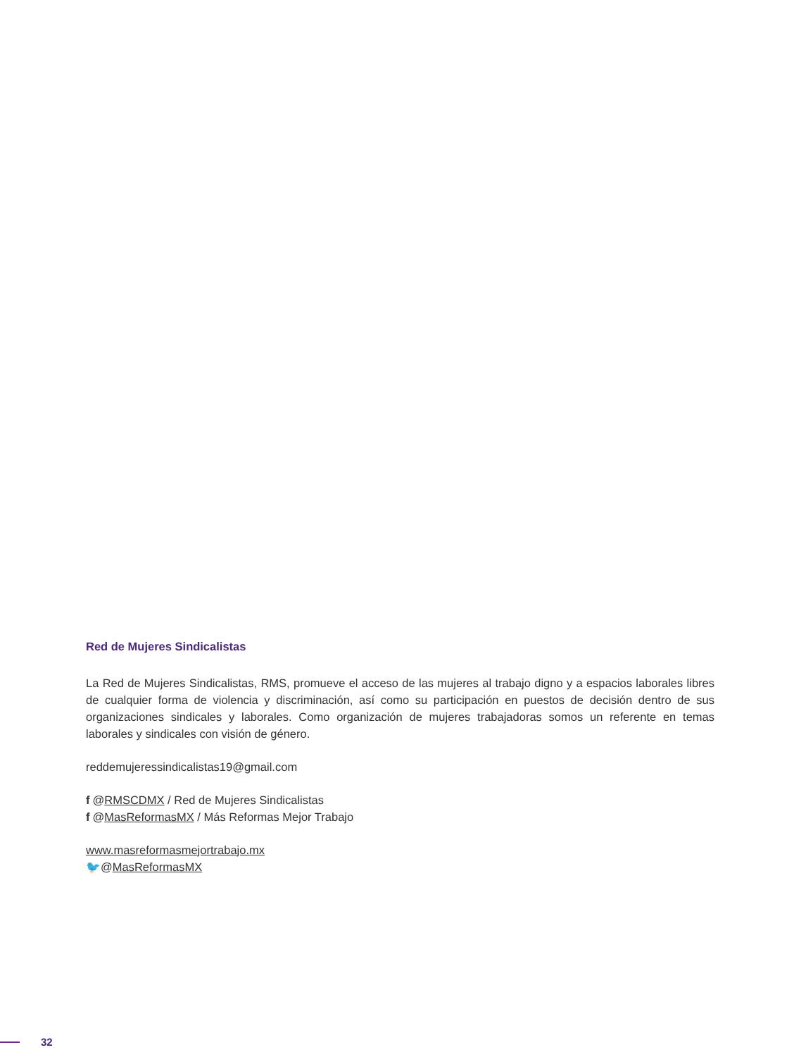Red de Mujeres Sindicalistas
La Red de Mujeres Sindicalistas, RMS, promueve el acceso de las mujeres al trabajo digno y a espacios laborales libres de cualquier forma de violencia y discriminación, así como su participación en puestos de decisión dentro de sus organizaciones sindicales y laborales. Como organización de mujeres trabajadoras somos un referente en temas laborales y sindicales con visión de género.
reddemujeressindicalistas19@gmail.com
f @RMSCDMX / Red de Mujeres Sindicalistas
f @MasReformasMX / Más Reformas Mejor Trabajo
www.masreformasmejortrabajo.mx
🐦@MasReformasMX
32